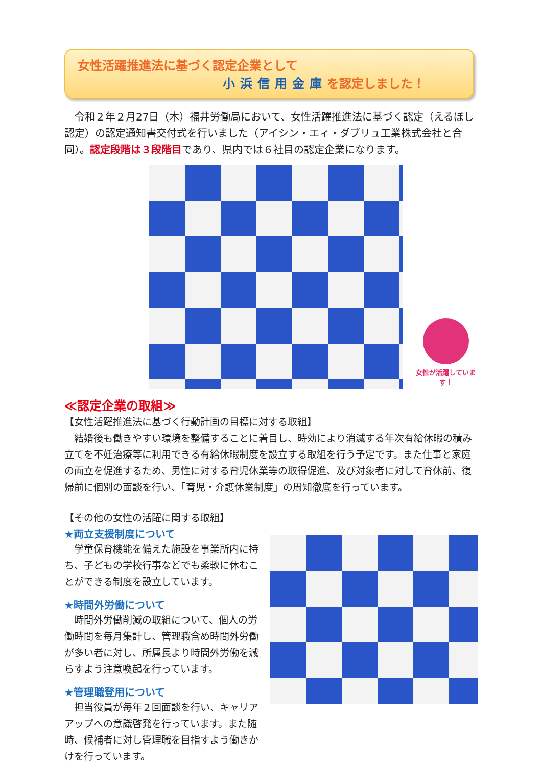女性活躍推進法に基づく認定企業として
小浜信用金庫を認定しました！
　令和２年２月27日（木）福井労働局において、女性活躍推進法に基づく認定（えるぼし認定）の認定通知書交付式を行いました（アイシン・エィ・ダブリュ工業株式会社と合同）。認定段階は３段階目であり、県内では６社目の認定企業になります。
女性が活躍しています！
≪認定企業の取組≫
【女性活躍推進法に基づく行動計画の目標に対する取組】
　結婚後も働きやすい環境を整備することに着目し、時効により消滅する年次有給休暇の積み立てを不妊治療等に利用できる有給休暇制度を設立する取組を行う予定です。また仕事と家庭の両立を促進するため、男性に対する育児休業等の取得促進、及び対象者に対して育休前、復帰前に個別の面談を行い、「育児・介護休業制度」の周知徹底を行っています。
【その他の女性の活躍に関する取組】
★両立支援制度について
　学童保育機能を備えた施設を事業所内に持ち、子どもの学校行事などでも柔軟に休むことができる制度を設立しています。
★時間外労働について
　時間外労働削減の取組について、個人の労働時間を毎月集計し、管理職含め時間外労働が多い者に対し、所属長より時間外労働を減らすよう注意喚起を行っています。
★管理職登用について
　担当役員が毎年２回面談を行い、キャリアアップへの意識啓発を行っています。また随時、候補者に対し管理職を目指すよう働きかけを行っています。